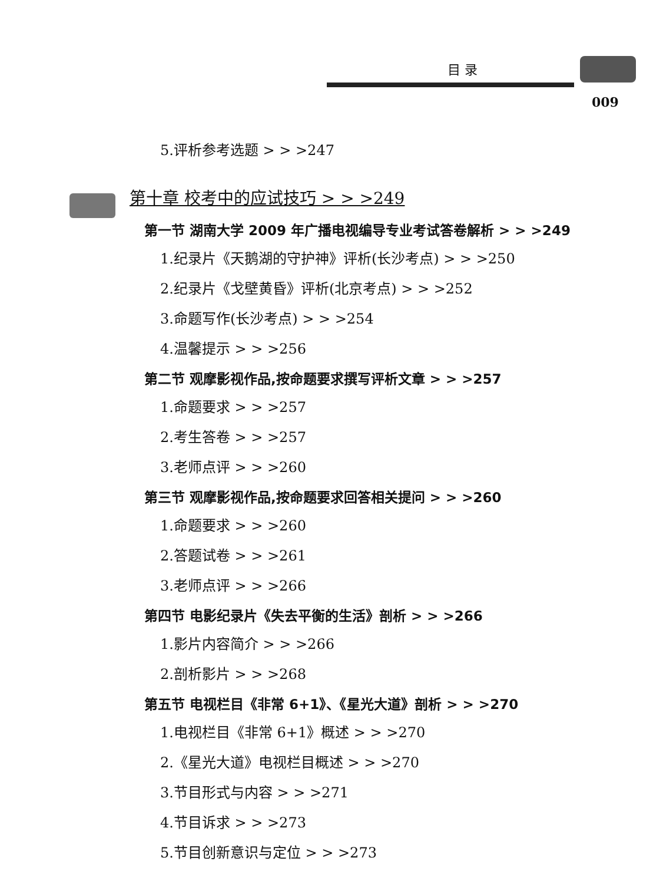目 录
009
5.评析参考选题 > > >247
第十章 校考中的应试技巧 > > >249
第一节 湖南大学 2009 年广播电视编导专业考试答卷解析 > > >249
1.纪录片《天鹅湖的守护神》评析(长沙考点) > > >250
2.纪录片《戈壁黄昏》评析(北京考点) > > >252
3.命题写作(长沙考点) > > >254
4.温馨提示 > > >256
第二节 观摩影视作品,按命题要求撰写评析文章 > > >257
1.命题要求 > > >257
2.考生答卷 > > >257
3.老师点评 > > >260
第三节 观摩影视作品,按命题要求回答相关提问 > > >260
1.命题要求 > > >260
2.答题试卷 > > >261
3.老师点评 > > >266
第四节 电影纪录片《失去平衡的生活》剖析 > > >266
1.影片内容简介 > > >266
2.剖析影片 > > >268
第五节 电视栏目《非常 6+1》、《星光大道》剖析 > > >270
1.电视栏目《非常 6+1》概述 > > >270
2.《星光大道》电视栏目概述 > > >270
3.节目形式与内容 > > >271
4.节目诉求 > > >273
5.节目创新意识与定位 > > >273